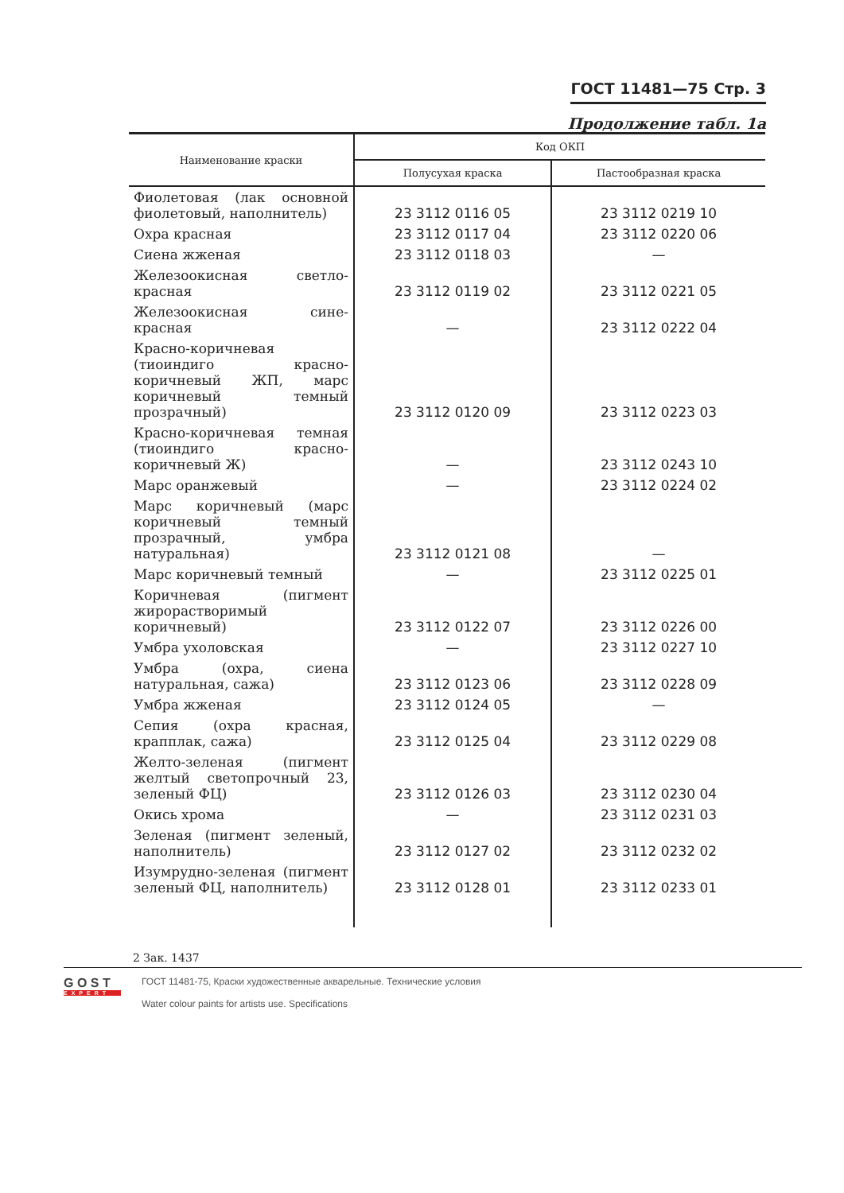ГОСТ 11481—75 Стр. 3
Продолжение табл. 1а
| Наименование краски | Код ОКП | |
| --- | --- | --- |
| | Полусухая краска | Пастообразная краска |
| Фиолетовая (лак основной фиолетовый, наполнитель) | 23 3112 0116 05 | 23 3112 0219 10 |
| Охра красная | 23 3112 0117 04 | 23 3112 0220 06 |
| Сиена жженая | 23 3112 0118 03 | — |
| Железоокисная светло-красная | 23 3112 0119 02 | 23 3112 0221 05 |
| Железоокисная сине-красная | — | 23 3112 0222 04 |
| Красно-коричневая (тиоиндиго красно-коричневый ЖП, марс коричневый темный прозрачный) | 23 3112 0120 09 | 23 3112 0223 03 |
| Красно-коричневая темная (тиоиндиго красно-коричневый Ж) | — | 23 3112 0243 10 |
| Марс оранжевый | — | 23 3112 0224 02 |
| Марс коричневый (марс коричневый темный прозрачный, умбра натуральная) | 23 3112 0121 08 | — |
| Марс коричневый темный | — | 23 3112 0225 01 |
| Коричневая (пигмент жирорастворимый коричневый) | 23 3112 0122 07 | 23 3112 0226 00 |
| Умбра ухоловская | — | 23 3112 0227 10 |
| Умбра (охра, сиена натуральная, сажа) | 23 3112 0123 06 | 23 3112 0228 09 |
| Умбра жженая | 23 3112 0124 05 | — |
| Сепия (охра красная, крапплак, сажа) | 23 3112 0125 04 | 23 3112 0229 08 |
| Желто-зеленая (пигмент желтый светопрочный 23, зеленый ФЦ) | 23 3112 0126 03 | 23 3112 0230 04 |
| Окись хрома | — | 23 3112 0231 03 |
| Зеленая (пигмент зеленый, наполнитель) | 23 3112 0127 02 | 23 3112 0232 02 |
| Изумрудно-зеленая (пигмент зеленый ФЦ, наполнитель) | 23 3112 0128 01 | 23 3112 0233 01 |
2 Зак. 1437
G O S T
EXPERT
ГОСТ 11481-75, Краски художественные акварельные. Технические условия
Water colour paints for artists use. Specifications